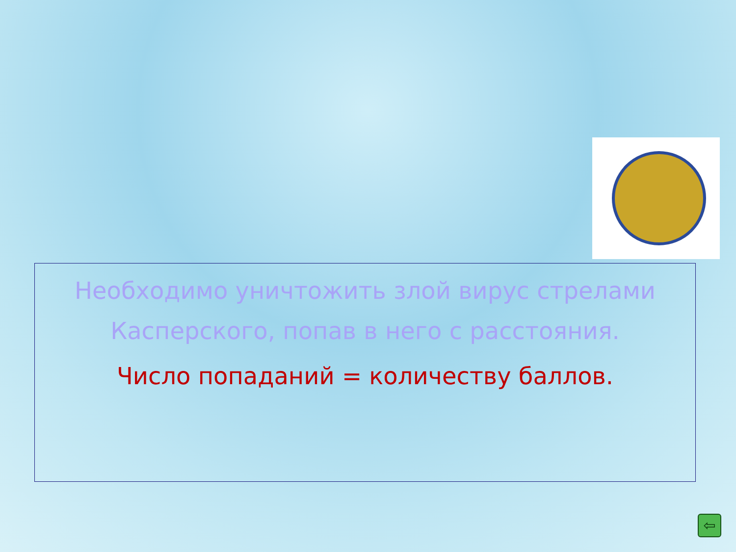Необходимо уничтожить злой вирус стрелами Касперского, попав в него с расстояния.
Число попаданий = количеству баллов.
⇦